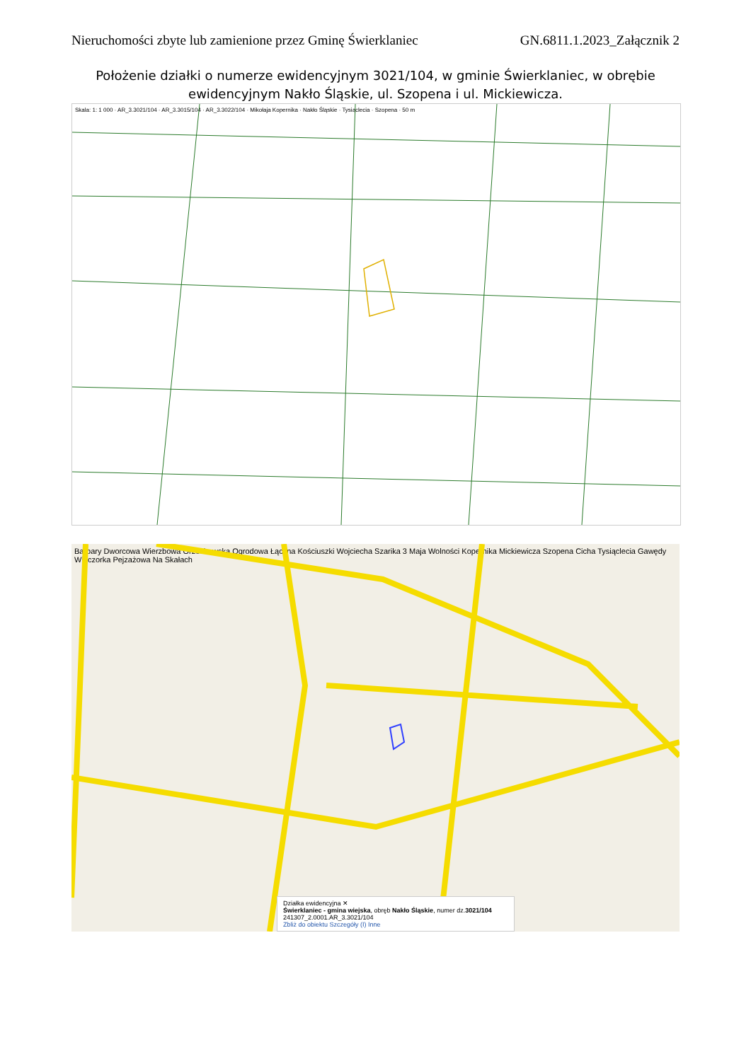Nieruchomości zbyte lub zamienione przez Gminę Świerklaniec GN.6811.1.2023_Załącznik 2
Położenie działki o numerze ewidencyjnym 3021/104, w gminie Świerklaniec, w obrębie ewidencyjnym Nakło Śląskie, ul. Szopena i ul. Mickiewicza.
Skala: 1: 1 000 · AR_3.3021/104 · AR_3.3015/104 · AR_3.3022/104 · Mikołaja Kopernika · Nakło Śląskie · Tysiąclecia · Szopena · 50 m
Barbary Dworcowa Wierzbowa Orzechowska Ogrodowa Łączna Kościuszki Wojciecha Szarika 3 Maja Wolności Kopernika Mickiewicza Szopena Cicha Tysiąclecia Gawędy Wieczorka Pejzażowa Na Skałach
Działka ewidencyjna ✕
Świerklaniec - gmina wiejska, obręb Nakło Śląskie, numer dz.3021/104
241307_2.0001.AR_3.3021/104
Zbliż do obiektu Szczegóły (I) Inne